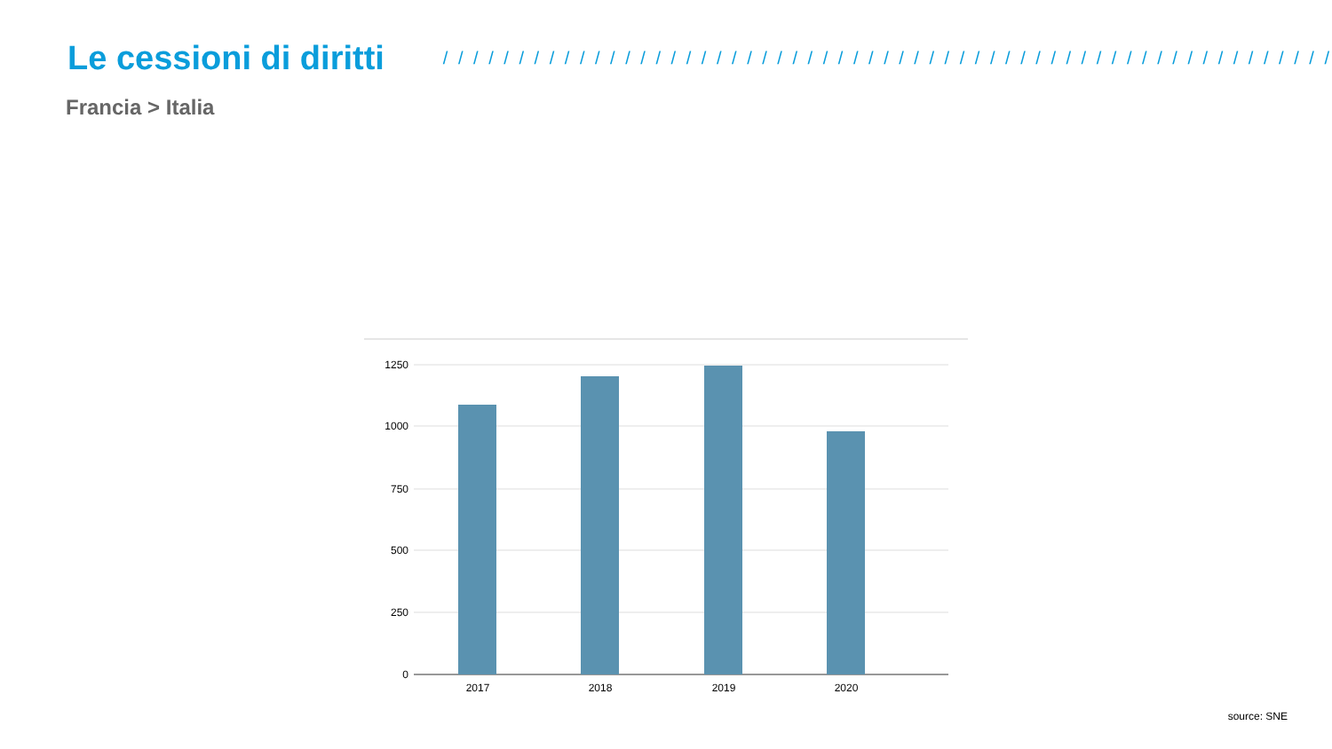Le cessioni di diritti
/ / / / / / / / / / / / / / / / / / / / / / / / / / / / / / / / / / / / / / / / / / / / / / / / / / / / / / / / / / /
Francia > Italia
1250
1000
750
500
250
0
2017
2018
2019
2020
source: SNE